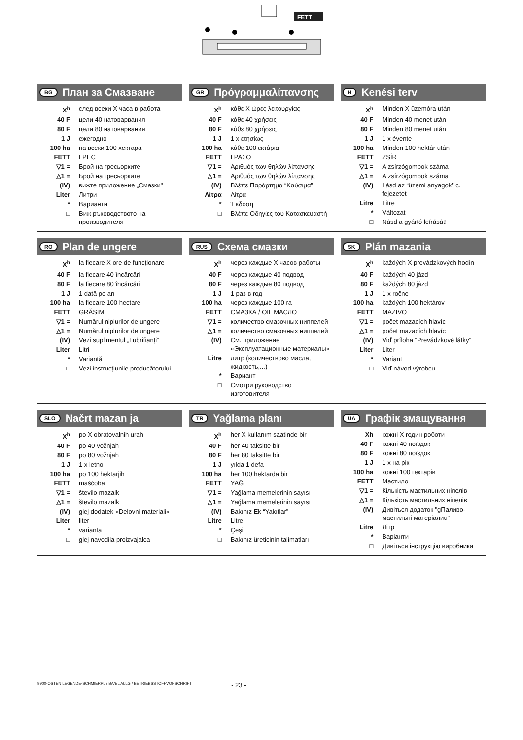FETT
BG План за Смазване
| X<sup>h</sup> | след всеки X часа в работа |
| 40 F | цели 40 натоварвания |
| 80 F | цели 80 натоварвания |
| 1 J | ежегодно |
| 100 ha | на всеки 100 хектара |
| FETT | ГРЕС |
| ▽1 = | Брой на гресьорките |
| △1 = | Брой на гресьорките |
| (IV) | вижте приложение „Смазки" |
| Liter | Литри |
| * | Варианти |
| □ | Виж ръководството на производителя |
GR Πρόγραμμαλίπανσης
| X<sup>h</sup> | κάθε X ώρες λειτουργίας |
| 40 F | κάθε 40 χρήσεις |
| 80 F | κάθε 80 χρήσεις |
| 1 J | 1 x ετησίως |
| 100 ha | κάθε 100 εκτάρια |
| FETT | ΓΡΑΣΟ |
| ▽1 = | Αριθμός των θηλών λίπανσης |
| △1 = | Αριθμός των θηλών λίπανσης |
| (IV) | Βλέπε Παράρτημα “Καύσιμα” |
| Λίτρα | Λίτρα |
| * | Έκδοση |
| □ | Βλέπε Οδηγίες του Κατασκευαστή |
H Kenési terv
| X<sup>h</sup> | Minden X üzemóra után |
| 40 F | Minden 40 menet után |
| 80 F | Minden 80 menet után |
| 1 J | 1 x évente |
| 100 ha | Minden 100 hektár után |
| FETT | ZSÍR |
| ▽1 = | A zsírzógombok száma |
| △1 = | A zsírzógombok száma |
| (IV) | Lásd az “üzemi anyagok” c. fejezetet |
| Litre | Litre |
| * | Változat |
| □ | Násd a gyártó leírását! |
RO Plan de ungere
| X<sup>h</sup> | la fiecare X ore de funcționare |
| 40 F | la fiecare 40 încărcări |
| 80 F | la fiecare 80 încărcări |
| 1 J | 1 dată pe an |
| 100 ha | la fiecare 100 hectare |
| FETT | GRĂSIME |
| ▽1 = | Numărul niplurilor de ungere |
| △1 = | Numărul niplurilor de ungere |
| (IV) | Vezi suplimentul „Lubrifianți“ |
| Liter | Litri |
| * | Variantă |
| □ | Vezi instrucțiunile producătorului |
RUS Схема смазки
| X<sup>h</sup> | через каждые X часов работы |
| 40 F | через каждые 40 подвод |
| 80 F | через каждые 80 подвод |
| 1 J | 1 раз в год |
| 100 ha | через каждые 100 га |
| FETT | СМАЗКА / OIL МАСЛО |
| ▽1 = | количество смазочных ниппелей |
| △1 = | количество смазочных ниппелей |
| (IV) | См. приложение «Эксплуатационные материалы» |
| Litre | литр (количествово масла, жидкость,...) |
| * | Вариант |
| □ | Смотри руководство изготовителя |
SK Plán mazania
| X<sup>h</sup> | každých X prevádzkových hodín |
| 40 F | každých 40 jázd |
| 80 F | každých 80 jázd |
| 1 J | 1 x ročne |
| 100 ha | každých 100 hektárov |
| FETT | MAZIVO |
| ▽1 = | počet mazacích hlavíc |
| △1 = | počet mazacích hlavíc |
| (IV) | Viď príloha “Prevádzkové látky” |
| Liter | Liter |
| * | Variant |
| □ | Viď návod výrobcu |
SLO Načrt mazan ja
| X<sup>h</sup> | po X obratovalnih urah |
| 40 F | po 40 vožnjah |
| 80 F | po 80 vožnjah |
| 1 J | 1 x letno |
| 100 ha | po 100 hektarjih |
| FETT | maščoba |
| ▽1 = | število mazalk |
| △1 = | število mazalk |
| (IV) | glej dodatek »Delovni materiali« |
| Liter | liter |
| * | varianta |
| □ | glej navodila proizvajalca |
TR Yağlama planı
| X<sup>h</sup> | her X kullanım saatinde bir |
| 40 F | her 40 taksitte bir |
| 80 F | her 80 taksitte bir |
| 1 J | yılda 1 defa |
| 100 ha | her 100 hektarda bir |
| FETT | YAĞ |
| ▽1 = | Yağlama memelerinin sayısı |
| △1 = | Yağlama memelerinin sayısı |
| (IV) | Bakınız Ek “Yakıtlar” |
| Litre | Litre |
| * | Çeşit |
| □ | Bakınız üreticinin talimatları |
UA Графік змащування
| Xh | кожні X годин роботи |
| 40 F | кожні 40 поїздок |
| 80 F | кожні 80 поїздок |
| 1 J | 1 x на рік |
| 100 ha | кожні 100 гектарів |
| FETT | Мастило |
| ▽1 = | Кількість мастильних ніпелів |
| △1 = | Кількість мастильних ніпелів |
| (IV) | Дивіться додаток "gПаливо-мастильні матеріалиu" |
| Litre | Літр |
| * | Варіанти |
| □ | Дивіться інструкцію виробника |
9900-OSTEN LEGENDE-SCHMIERPL / BA/EL ALLG / BETRIEBSSTOFFVORSCHRIFT - 23 -